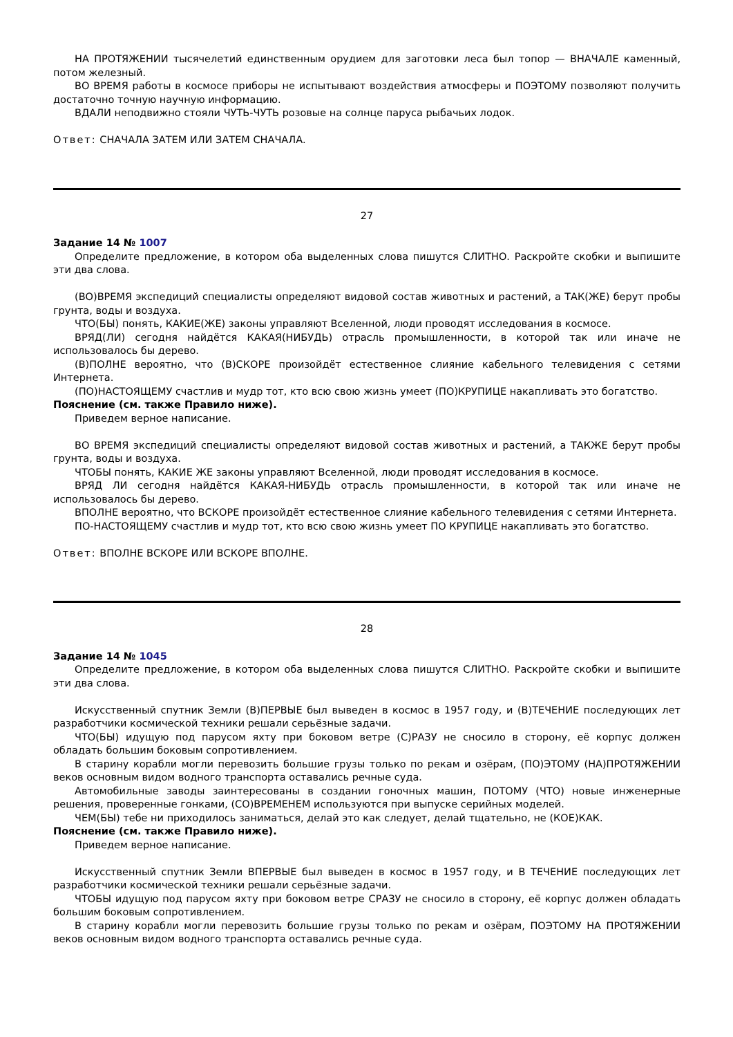НА ПРОТЯЖЕНИИ тысячелетий единственным орудием для заготовки леса был топор — ВНАЧАЛЕ каменный, потом железный.
ВО ВРЕМЯ работы в космосе приборы не испытывают воздействия атмосферы и ПОЭТОМУ позволяют получить достаточно точную научную информацию.
ВДАЛИ неподвижно стояли ЧУТЬ-ЧУТЬ розовые на солнце паруса рыбачьих лодок.
Ответ: СНАЧАЛА ЗАТЕМ ИЛИ ЗАТЕМ СНАЧАЛА.
27
Задание 14 № 1007
Определите предложение, в котором оба выделенных слова пишутся СЛИТНО. Раскройте скобки и выпишите эти два слова.
(ВО)ВРЕМЯ экспедиций специалисты определяют видовой состав животных и растений, а ТАК(ЖЕ) берут пробы грунта, воды и воздуха.
ЧТО(БЫ) понять, КАКИЕ(ЖЕ) законы управляют Вселенной, люди проводят исследования в космосе.
ВРЯД(ЛИ) сегодня найдётся КАКАЯ(НИБУДЬ) отрасль промышленности, в которой так или иначе не использовалось бы дерево.
(В)ПОЛНЕ вероятно, что (В)СКОРЕ произойдёт естественное слияние кабельного телевидения с сетями Интернета.
(ПО)НАСТОЯЩЕМУ счастлив и мудр тот, кто всю свою жизнь умеет (ПО)КРУПИЦЕ накапливать это богатство.
Пояснение (см. также Правило ниже).
Приведем верное написание.
ВО ВРЕМЯ экспедиций специалисты определяют видовой состав животных и растений, а ТАКЖЕ берут пробы грунта, воды и воздуха.
ЧТОБЫ понять, КАКИЕ ЖЕ законы управляют Вселенной, люди проводят исследования в космосе.
ВРЯД ЛИ сегодня найдётся КАКАЯ-НИБУДЬ отрасль промышленности, в которой так или иначе не использовалось бы дерево.
ВПОЛНЕ вероятно, что ВСКОРЕ произойдёт естественное слияние кабельного телевидения с сетями Интернета.
ПО-НАСТОЯЩЕМУ счастлив и мудр тот, кто всю свою жизнь умеет ПО КРУПИЦЕ накапливать это богатство.
Ответ: ВПОЛНЕ ВСКОРЕ ИЛИ ВСКОРЕ ВПОЛНЕ.
28
Задание 14 № 1045
Определите предложение, в котором оба выделенных слова пишутся СЛИТНО. Раскройте скобки и выпишите эти два слова.
Искусственный спутник Земли (В)ПЕРВЫЕ был выведен в космос в 1957 году, и (В)ТЕЧЕНИЕ последующих лет разработчики космической техники решали серьёзные задачи.
ЧТО(БЫ) идущую под парусом яхту при боковом ветре (С)РАЗУ не сносило в сторону, её корпус должен обладать большим боковым сопротивлением.
В старину корабли могли перевозить большие грузы только по рекам и озёрам, (ПО)ЭТОМУ (НА)ПРОТЯЖЕНИИ веков основным видом водного транспорта оставались речные суда.
Автомобильные заводы заинтересованы в создании гоночных машин, ПОТОМУ (ЧТО) новые инженерные решения, проверенные гонками, (СО)ВРЕМЕНЕМ используются при выпуске серийных моделей.
ЧЕМ(БЫ) тебе ни приходилось заниматься, делай это как следует, делай тщательно, не (КОЕ)КАК.
Пояснение (см. также Правило ниже).
Приведем верное написание.
Искусственный спутник Земли ВПЕРВЫЕ был выведен в космос в 1957 году, и В ТЕЧЕНИЕ последующих лет разработчики космической техники решали серьёзные задачи.
ЧТОБЫ идущую под парусом яхту при боковом ветре СРАЗУ не сносило в сторону, её корпус должен обладать большим боковым сопротивлением.
В старину корабли могли перевозить большие грузы только по рекам и озёрам, ПОЭТОМУ НА ПРОТЯЖЕНИИ веков основным видом водного транспорта оставались речные суда.